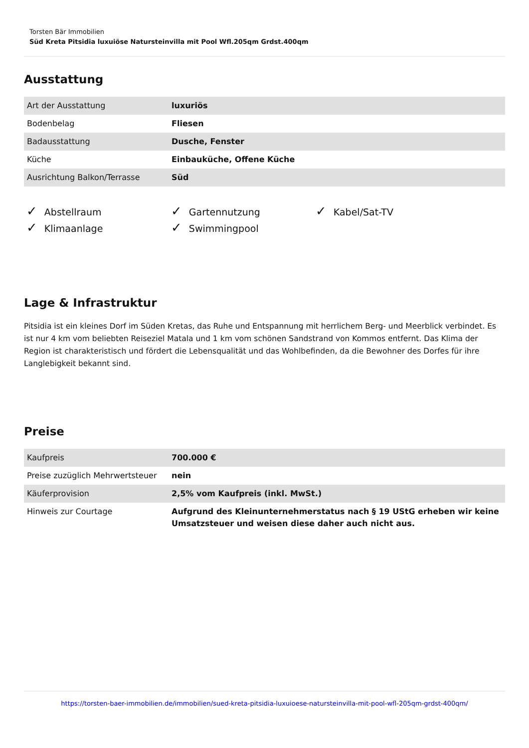Torsten Bär Immobilien
Süd Kreta Pitsidia luxuiöse Natursteinvilla mit Pool Wfl.205qm Grdst.400qm
Ausstattung
| Art der Ausstattung | luxuriös |
| Bodenbelag | Fliesen |
| Badausstattung | Dusche, Fenster |
| Küche | Einbauküche, Offene Küche |
| Ausrichtung Balkon/Terrasse | Süd |
✓ Abstellraum ✓ Gartennutzung ✓ Kabel/Sat-TV ✓ Klimaanlage ✓ Swimmingpool
Lage & Infrastruktur
Pitsidia ist ein kleines Dorf im Süden Kretas, das Ruhe und Entspannung mit herrlichem Berg- und Meerblick verbindet. Es ist nur 4 km vom beliebten Reiseziel Matala und 1 km vom schönen Sandstrand von Kommos entfernt. Das Klima der Region ist charakteristisch und fördert die Lebensqualität und das Wohlbefinden, da die Bewohner des Dorfes für ihre Langlebigkeit bekannt sind.
Preise
| Kaufpreis | 700.000 € |
| Preise zuzüglich Mehrwertsteuer | nein |
| Käuferprovision | 2,5% vom Kaufpreis (inkl. MwSt.) |
| Hinweis zur Courtage | Aufgrund des Kleinunternehmerstatus nach § 19 UStG erheben wir keine Umsatzsteuer und weisen diese daher auch nicht aus. |
https://torsten-baer-immobilien.de/immobilien/sued-kreta-pitsidia-luxuioese-natursteinvilla-mit-pool-wfl-205qm-grdst-400qm/